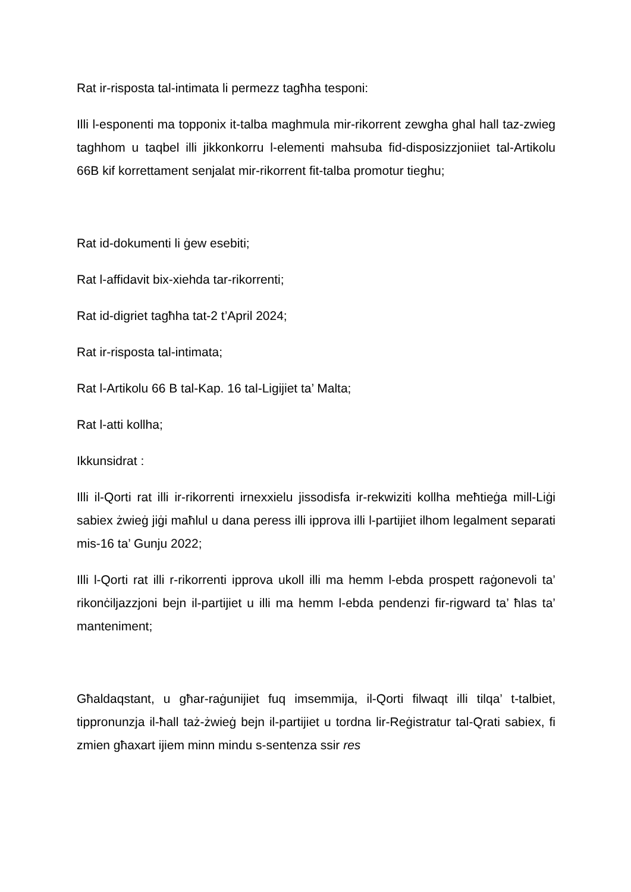Rat ir-risposta tal-intimata li permezz tagħha tesponi:
Illi l-esponenti ma topponix it-talba maghmula mir-rikorrent zewgha ghal hall taz-zwieg taghhom u taqbel illi jikkonkorru l-elementi mahsuba fid-disposizzjoniiet tal-Artikolu 66B kif korrettament senjalat mir-rikorrent fit-talba promotur tieghu;
Rat id-dokumenti li ġew esebiti;
Rat l-affidavit bix-xiehda tar-rikorrenti;
Rat id-digriet tagħha tat-2 t’April 2024;
Rat ir-risposta tal-intimata;
Rat l-Artikolu 66 B tal-Kap. 16 tal-Ligijiet ta’ Malta;
Rat l-atti kollha;
Ikkunsidrat :
Illi il-Qorti rat illi ir-rikorrenti irnexxielu jissodisfa ir-rekwiziti kollha meħtieġa mill-Liġi sabiex żwieġ jiġi maħlul u dana peress illi ipprova illi l-partijiet ilhom legalment separati mis-16 ta’ Gunju 2022;
Illi l-Qorti rat illi r-rikorrenti ipprova ukoll illi ma hemm l-ebda prospett raġonevoli ta’ rikonċiljazzjoni bejn il-partijiet u illi ma hemm l-ebda pendenzi fir-rigward ta’ ħlas ta’ manteniment;
Għaldaqstant, u għar-raġunijiet fuq imsemmija, il-Qorti filwaqt illi tilqa’ t-talbiet, tippronunzja il-ħall taż-żwieġ bejn il-partijiet u tordna lir-Reġistratur tal-Qrati sabiex, fi zmien għaxart ijiem minn mindu s-sentenza ssir res